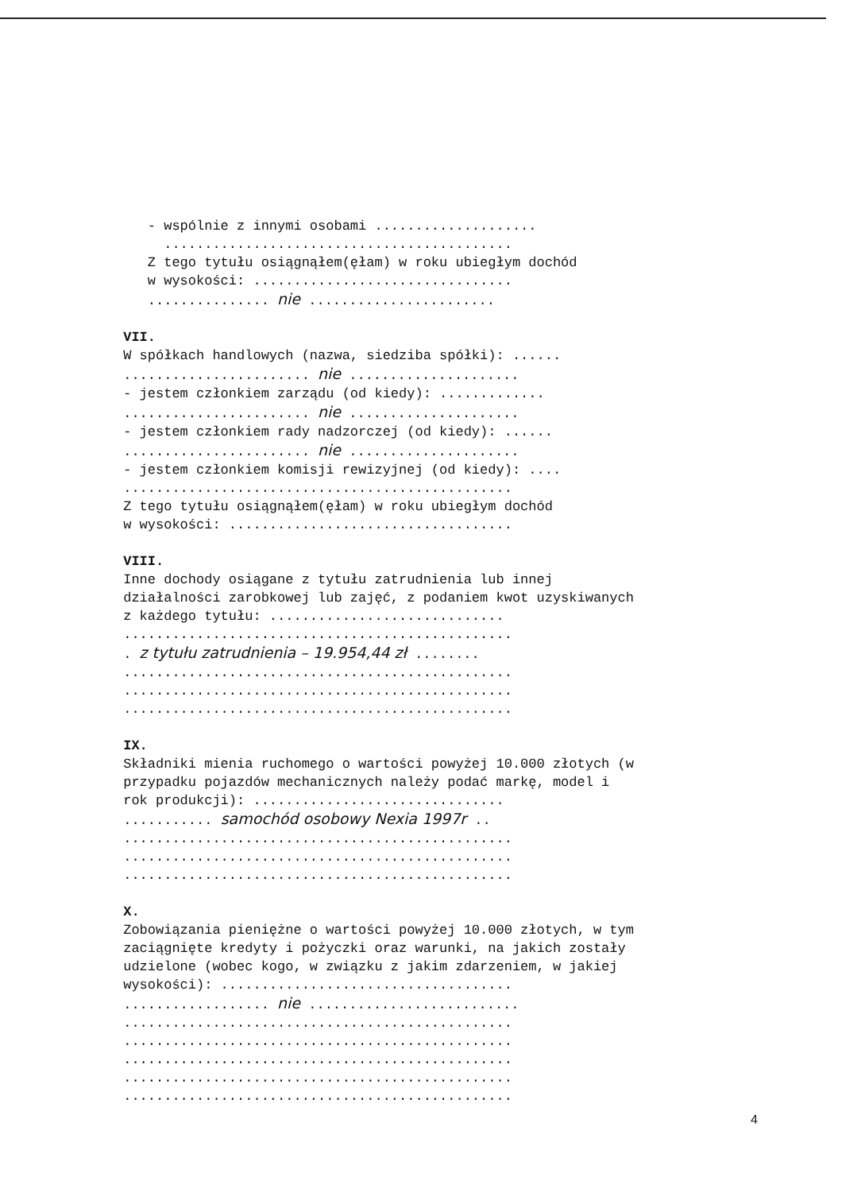- wspólnie z innymi osobami .................... ........................................... Z tego tytułu osiągnąłem(ęłam) w roku ubiegłym dochód w wysokości: ................................ ............... nie ....................... VII. W spółkach handlowych (nazwa, siedziba spółki): ...... ....................... nie ..................... - jestem członkiem zarządu (od kiedy): ............. ....................... nie ..................... - jestem członkiem rady nadzorczej (od kiedy): ...... ....................... nie ..................... - jestem członkiem komisji rewizyjnej (od kiedy): .... ................................................ Z tego tytułu osiągnąłem(ęłam) w roku ubiegłym dochód w wysokości: ................................... VIII. Inne dochody osiągane z tytułu zatrudnienia lub innej działalności zarobkowej lub zajęć, z podaniem kwot uzyskiwanych z każdego tytułu: ............................. ................................................ . z tytułu zatrudnienia – 19.954,44 zł ........ ................................................ ................................................ ................................................ IX. Składniki mienia ruchomego o wartości powyżej 10.000 złotych (w przypadku pojazdów mechanicznych należy podać markę, model i rok produkcji): ............................... ........... samochód osobowy Nexia 1997r .. ................................................ ................................................ ................................................ X. Zobowiązania pieniężne o wartości powyżej 10.000 złotych, w tym zaciągnięte kredyty i pożyczki oraz warunki, na jakich zostały udzielone (wobec kogo, w związku z jakim zdarzeniem, w jakiej wysokości): .................................... .................. nie .......................... ................................................ ................................................ ................................................ ................................................ ................................................
4